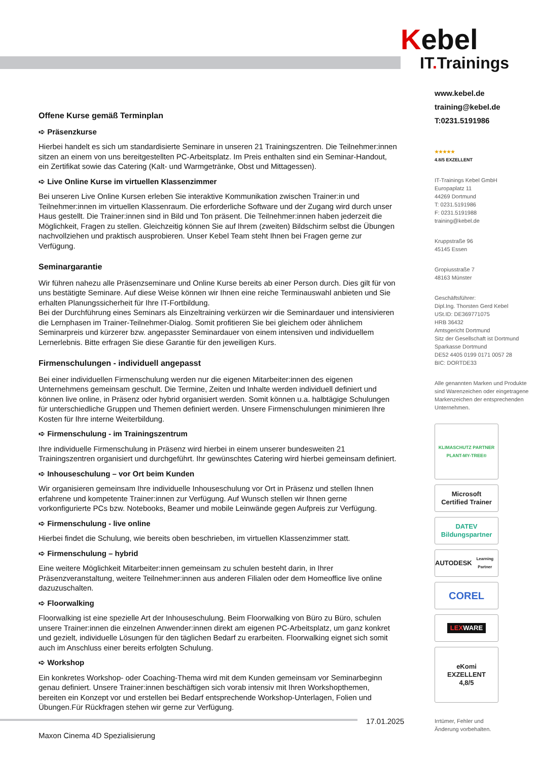Kebel
IT. Trainings
Offene Kurse gemäß Terminplan
➪ Präsenzkurse
Hierbei handelt es sich um standardisierte Seminare in unseren 21 Trainingszentren. Die Teilnehmer:innen sitzen an einem von uns bereitgestellten PC-Arbeitsplatz. Im Preis enthalten sind ein Seminar-Handout, ein Zertifikat sowie das Catering (Kalt- und Warmgetränke, Obst und Mittagessen).
➪ Live Online Kurse im virtuellen Klassenzimmer
Bei unseren Live Online Kursen erleben Sie interaktive Kommunikation zwischen Trainer:in und Teilnehmer:innen im virtuellen Klassenraum. Die erforderliche Software und der Zugang wird durch unser Haus gestellt. Die Trainer:innen sind in Bild und Ton präsent. Die Teilnehmer:innen haben jederzeit die Möglichkeit, Fragen zu stellen. Gleichzeitig können Sie auf Ihrem (zweiten) Bildschirm selbst die Übungen nachvollziehen und praktisch ausprobieren. Unser Kebel Team steht Ihnen bei Fragen gerne zur Verfügung.
Seminargarantie
Wir führen nahezu alle Präsenzseminare und Online Kurse bereits ab einer Person durch. Dies gilt für von uns bestätigte Seminare. Auf diese Weise können wir Ihnen eine reiche Terminauswahl anbieten und Sie erhalten Planungssicherheit für Ihre IT-Fortbildung.
Bei der Durchführung eines Seminars als Einzeltraining verkürzen wir die Seminardauer und intensivieren die Lernphasen im Trainer-Teilnehmer-Dialog. Somit profitieren Sie bei gleichem oder ähnlichem Seminarpreis und kürzerer bzw. angepasster Seminardauer von einem intensiven und individuellem Lernerlebnis. Bitte erfragen Sie diese Garantie für den jeweiligen Kurs.
Firmenschulungen - individuell angepasst
Bei einer individuellen Firmenschulung werden nur die eigenen Mitarbeiter:innen des eigenen Unternehmens gemeinsam geschult. Die Termine, Zeiten und Inhalte werden individuell definiert und können live online, in Präsenz oder hybrid organisiert werden. Somit können u.a. halbtägige Schulungen für unterschiedliche Gruppen und Themen definiert werden. Unsere Firmenschulungen minimieren Ihre Kosten für Ihre interne Weiterbildung.
➪ Firmenschulung - im Trainingszentrum
Ihre individuelle Firmenschulung in Präsenz wird hierbei in einem unserer bundesweiten 21 Trainingszentren organisiert und durchgeführt. Ihr gewünschtes Catering wird hierbei gemeinsam definiert.
➪ Inhouseschulung – vor Ort beim Kunden
Wir organisieren gemeinsam Ihre individuelle Inhouseschulung vor Ort in Präsenz und stellen Ihnen erfahrene und kompetente Trainer:innen zur Verfügung. Auf Wunsch stellen wir Ihnen gerne vorkonfigurierte PCs bzw. Notebooks, Beamer und mobile Leinwände gegen Aufpreis zur Verfügung.
➪ Firmenschulung - live online
Hierbei findet die Schulung, wie bereits oben beschrieben, im virtuellen Klassenzimmer statt.
➪ Firmenschulung – hybrid
Eine weitere Möglichkeit Mitarbeiter:innen gemeinsam zu schulen besteht darin, in Ihrer Präsenzveranstaltung, weitere Teilnehmer:innen aus anderen Filialen oder dem Homeoffice live online dazuzuschalten.
➪ Floorwalking
Floorwalking ist eine spezielle Art der Inhouseschulung. Beim Floorwalking von Büro zu Büro, schulen unsere Trainer:innen die einzelnen Anwender:innen direkt am eigenen PC-Arbeitsplatz, um ganz konkret und gezielt, individuelle Lösungen für den täglichen Bedarf zu erarbeiten. Floorwalking eignet sich somit auch im Anschluss einer bereits erfolgten Schulung.
➪ Workshop
Ein konkretes Workshop- oder Coaching-Thema wird mit dem Kunden gemeinsam vor Seminarbeginn genau definiert. Unsere Trainer:innen beschäftigen sich vorab intensiv mit Ihren Workshopthemen, bereiten ein Konzept vor und erstellen bei Bedarf entsprechende Workshop-Unterlagen, Folien und Übungen.Für Rückfragen stehen wir gerne zur Verfügung.
www.kebel.de
training@kebel.de
T:0231.5191986
★★★★★
4.8/5 EXZELLENT
IT-Trainings Kebel GmbH
Europaplatz 11
44269 Dortmund
T: 0231.5191986
F: 0231.5191988
training@kebel.de
Kruppstraße 96
45145 Essen
Gropiusstraße 7
48163 Münster
Geschäftsführer:
Dipl.Ing. Thorsten Gerd Kebel
USt.ID: DE369771075
HRB 36432
Amtsgericht Dortmund
Sitz der Gesellschaft ist Dortmund
Sparkasse Dortmund
DE52 4405 0199 0171 0057 28
BIC: DORTDE33
Alle genannten Marken und Produkte sind Warenzeichen oder eingetragene Markenzeichen der entsprechenden Unternehmen.
KLIMASCHUTZ PARTNER
PLANT-MY-TREE®
Microsoft
Certified Trainer
DATEV Bildungspartner
AUTODESK
Learning Partner
COREL
LEXWARE
eKomi
EXZELLENT
4,8/5
17.01.2025
Irrtümer, Fehler und
Änderung vorbehalten.
Maxon Cinema 4D Spezialisierung